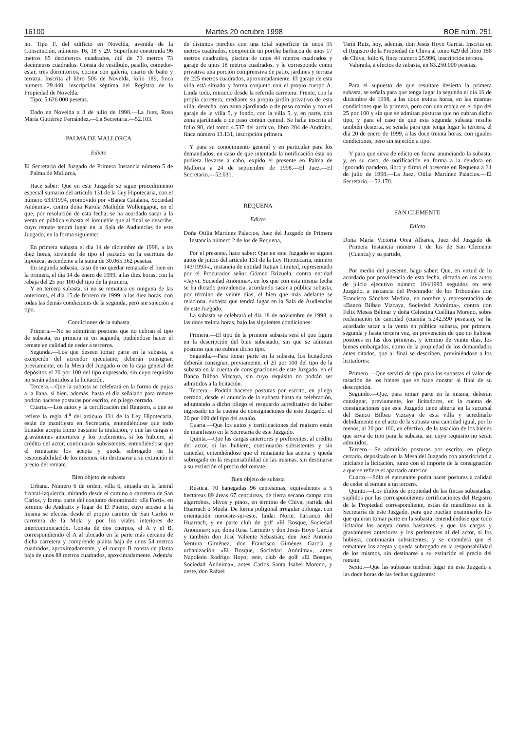16100 Martes 20 octubre 1998 BOE núm. 251
no. Tipo F, del edificio en Novelda, avenida de la Constitución, números 16, 18 y 29. Superficie construida 96 metros 65 decímetros cuadrados, útil de 73 metros 73 decímetros cuadrados. Consta de vestíbulo, pasillo, comedor-estar, tres dormitorios, cocina con galería, cuarto de baño y terraza. Inscrita al libro 506 de Novelda, folio 189, finca número 29.440, inscripción séptima del Registro de la Propiedad de Novelda.
Tipo: 5.626.000 pesetas.
Dado en Novelda a 3 de julio de 1998.—La Juez, Rosa María Gutiérrez Fernández.—La Secretaria.—52.103.
PALMA DE MALLORCA
Edicto
El Secretario del Juzgado de Primera Instancia número 5 de Palma de Mallorca,
Hace saber: Que en este Juzgado se sigue procedimiento especial sumario del artículo 131 de la Ley Hipotecaria, con el número 633/1994, promovido por «Banca Catalana, Sociedad Anónima», contra doña Karola Mathilde Wollengaput, en el que, por resolución de esta fecha, se ha acordado sacar a la venta en pública subasta el inmueble que al final se describe, cuyo remate tendrá lugar en la Sala de Audiencias de este Juzgado, en la forma siguiente:
En primera subasta el día 14 de diciembre de 1998, a las diez horas, sirviendo de tipo el pactado en la escritura de hipoteca, ascendente a la suma de 30.065.362 pesetas.
En segunda subasta, caso de no quedar rematado el bien en la primera, el día 14 de enero de 1999, a las diez horas, con la rebaja del 25 por 100 del tipo de la primera.
Y en tercera subasta, si no se rematara en ninguna de las anteriores, el día 15 de febrero de 1999, a las diez horas, con todas las demás condiciones de la segunda, pero sin sujeción a tipo.
Condiciones de la subasta
Primera.—No se admitirán posturas que no cubran el tipo de subasta, en primera ni en segunda, pudiéndose hacer el remate en calidad de ceder a terceros.
Segunda.—Los que deseen tomar parte en la subasta, a excepción del acreedor ejecutante, deberán consignar, previamente, en la Mesa del Juzgado o en la caja general de depósitos el 20 por 100 del tipo expresado, sin cuyo requisito no serán admitidos a la licitación.
Tercera.—Que la subasta se celebrará en la forma de pujas a la llana, si bien, además, hasta el día señalado para remate podrán hacerse posturas por escrito, en pliego cerrado.
Cuarta.—Los autos y la certificación del Registro, a que se refiere la regla 4.<sup>a</sup> del artículo 131 de la Ley Hipotecaria, están de manifiesto en Secretaría, entendiéndose que todo licitador acepta como bastante la titulación, y que las cargas o gravámenes anteriores y los preferentes, si los hubiere, al crédito del actor, continuarán subsistentes, entendiéndose que el rematante los acepta y queda subrogado en la responsabilidad de los mismos, sin destinarse a su extinción el precio del remate.
Bien objeto de subasta
Urbana. Número 6 de orden, villa 6, situada en la lateral frontal-izquierda, mirando desde el camino o carretera de San Carlos, y forma parte del conjunto denominado «Es Forti», en término de Andraitx y lugar de El Puerto, cuyo acceso a la misma se efectúa desde el propio camino de San Carlos o carretera de la Mola y por los viales interiores de intercomunicación. Consta de dos cuerpos, el A y el B, correspondiendo el A al ubicado en la parte más cercana de dicha carretera y comprende planta baja de unos 54 metros cuadrados, aproximadamente, y el cuerpo B consta de planta baja de unos 88 metros cuadrados, aproximadamente. Además
de distintos porches con una total superficie de unos 95 metros cuadrados, comprende un porche barbacoa de unos 17 metros cuadrados, piscina de unos 44 metros cuadrados y garaje de unos 18 metros cuadrados, y le corresponde como privativa una porción comprensiva de patio, jardines y terraza de 225 metros cuadrados, aproximadamente. El garaje de esta villa está situado y forma conjunto con el propio cuerpo A. Linda todo, mirando desde la referida carretera: Frente, con la propia carretera, mediante su propio jardín privativo de esta villa; derecha, con zona ajardinada o de paso común y con el garaje de la villa 5, y fondo, con la villa 5, y, en parte, con zona ajardinada o de paso común central. Se halla inscrita al folio 90, del tomo 4.537 del archivo, libro 284 de Andraitx, finca número 13.131, inscripción primera.
Y para su conocimiento general y en particular para los demandados, en caso de que intentada la notificación ésta no pudiera llevarse a cabo, expido el presente en Palma de Mallorca a 24 de septiembre de 1998.—El Juez.—El Secretario.—52.031.
REQUENA
Edicto
Doña Otilia Martínez Palacios, Juez del Juzgado de Primera Instancia número 2 de los de Requena,
Por el presente, hace saber: Que en este Juzgado se siguen autos de juicio del artículo 131 de la Ley Hipotecaria, número 143/1993-a, instancia de entidad Rattan Limited, representado por el Procurador señor Gómez Brizuela, contra entidad «Jayvi, Sociedad Anónima», en los que con esta misma fecha se ha dictado providencia, acordando sacar a pública subasta, por término de veinte días, el bien que más adelante se relaciona, subasta que tendrá lugar en la Sala de Audiencias de este Juzgado.
La subasta se celebrará el día 18 de noviembre de 1998, a las doce treinta horas, bajo las siguientes condiciones:
Primera.—El tipo de la primera subasta será el que figura en la descripción del bien subastado, sin que se admitan posturas que no cubran dicho tipo.
Segunda.—Para tomar parte en la subasta, los licitadores deberán consignar, previamente, el 20 por 100 del tipo de la subasta en la cuenta de consignaciones de este Juzgado, en el Banco Bilbao Vizcaya, sin cuyo requisito no podrán ser admitidos a la licitación.
Tercera.—Podrán hacerse posturas por escrito, en pliego cerrado, desde el anuncio de la subasta hasta su celebración, adjuntando a dicho pliego el resguardo acreditativo de haber ingresado en la cuenta de consignaciones de este Juzgado, el 20 por 100 del tipo del avalúo.
Cuarta.—Que los autos y certificaciones del registro están de manifiesto en la Secretaría de este Juzgado.
Quinta.—Que las cargas anteriores y preferentes, al crédito del actor, si las hubiere, continuarán subsistentes y sin cancelar, entendiéndose que el rematante las acepta y queda subrogado en la responsabilidad de las mismas, sin destinarse a su extinción el precio del remate.
Bien objeto de subasta
Rústica. 70 hanegadas 96 centésimas, equivalentes a 5 hectáreas 89 áreas 67 centiáreas, de tierra secano campa con algarrobos, olivos y pinos, en término de Chiva, partida del Huarrach o Muela. De forma poligonal irregular oblonga, con orientación noroeste-sur-este, linda: Norte, barranco del Huarrach, y en parte club de golf «El Bosque, Sociedad Anónima»; sur, doña Rosa Carmelo y don Jesús Hoyo García y también don José Valiente Sebastián, don José Antonio Ventura Giménez, don Francisco Giménez García y urbanización «El Bosque, Sociedad Anónima», antes Napoleón Rodrigo Hoyo; este, club de golf «El Bosque, Sociedad Anónima», antes Carlos Santa Isabel Moreno, y oeste, don Rafael
Tarín Ruiz, hoy, además, don Jesús Hoyo García. Inscrita en el Registro de la Propiedad de Chiva al tomo 629 del libro 188 de Chiva, folio 6, finca número 25.996, inscripción tercera.
Valorada, a efectos de subasta, en 83.250.000 pesetas.
Para el supuesto de que resultare desierta la primera subasta, se señala para que tenga lugar la segunda el día 16 de diciembre de 1998, a las doce treinta horas, en las mismas condiciones que la primera, pero con una rebaja en el tipo del 25 por 100 y sin que se admitan posturas que no cubran dicho tipo, y para el caso de que esta segunda subasta resulte también desierta, se señala para que tenga lugar la tercera, el día 20 de enero de 1999, a las doce treinta horas, con iguales condiciones, pero sin sujeción a tipo.
Y para que sirva de edicto en forma anunciando la subasta, y, en su caso, de notificación en forma a la deudora en ignorado paradero, libro y firmo el presente en Requena a 31 de julio de 1998.—La Juez, Otilia Martínez Palacios.—El Secretario.—52.170.
SAN CLEMENTE
Edicto
Doña María Victoria Orea Albares, Juez del Juzgado de Primera Instancia número 1 de los de San Clemente (Cuenca) y su partido,
Por medio del presente, hago saber: Que, en virtud de lo acordado por providencia de esta fecha, dictada en los autos de juicio ejecutivo número 104/1993 seguidos en este Juzgado, a instancia del Procurador de los Tribunales don Francisco Sánchez Medina, en nombre y representación de «Banco Bilbao Vizcaya, Sociedad Anónima», contra don Félix Mesas Bélmar y doña Celestina Cuélliga Moreno, sobre reclamación de cantidad (cuantía 5.242.590 pesetas), se ha acordado sacar a la venta en pública subasta, por primera, segunda y hasta tercera vez, en prevención de que no hubiese postores en las dos primeras, y término de veinte días, los bienes embargados, como de la propiedad de los demandados antes citados, que al final se describen, previniéndose a los licitadores:
Primero.—Que servirá de tipo para las subastas el valor de tasación de los bienes que se hace constar al final de su descripción.
Segundo.—Que, para tomar parte en la misma, deberán consignar, previamente, los licitadores, en la cuenta de consignaciones que este Juzgado tiene abierta en la sucursal del Banco Bilbao Vizcaya de esta villa y acreditarlo debidamente en el acto de la subasta una cantidad igual, por lo menos, al 20 por 100, en efectivo, de la tasación de los bienes que sirva de tipo para la subasta, sin cuyo requisito no serán admitidos.
Tercero.—Se admitirán posturas por escrito, en pliego cerrado, depositado en la Mesa del Juzgado con anterioridad a iniciarse la licitación, junto con el importe de la consignación a que se refiere el apartado anterior.
Cuarto.—Sólo el ejecutante podrá hacer posturas a calidad de ceder el remate a un tercero.
Quinto.—Los títulos de propiedad de las fincas subastadas, suplidos por las correspondientes certificaciones del Registro de la Propiedad correspondiente, están de manifiesto en la Secretaría de este Juzgado, para que puedan examinarlos los que quieran tomar parte en la subasta, entendiéndose que todo licitador los acepta como bastantes, y que las cargas y gravámenes anteriores y los preferentes al del actor, si los hubiera, continuarán subsistentes, y se entenderá que el rematante los acepta y queda subrogado en la responsabilidad de los mismos, sin destinarse a su extinción el precio del remate.
Sexto.—Que las subastas tendrán lugar en este Juzgado a las doce horas de las fechas siguientes: